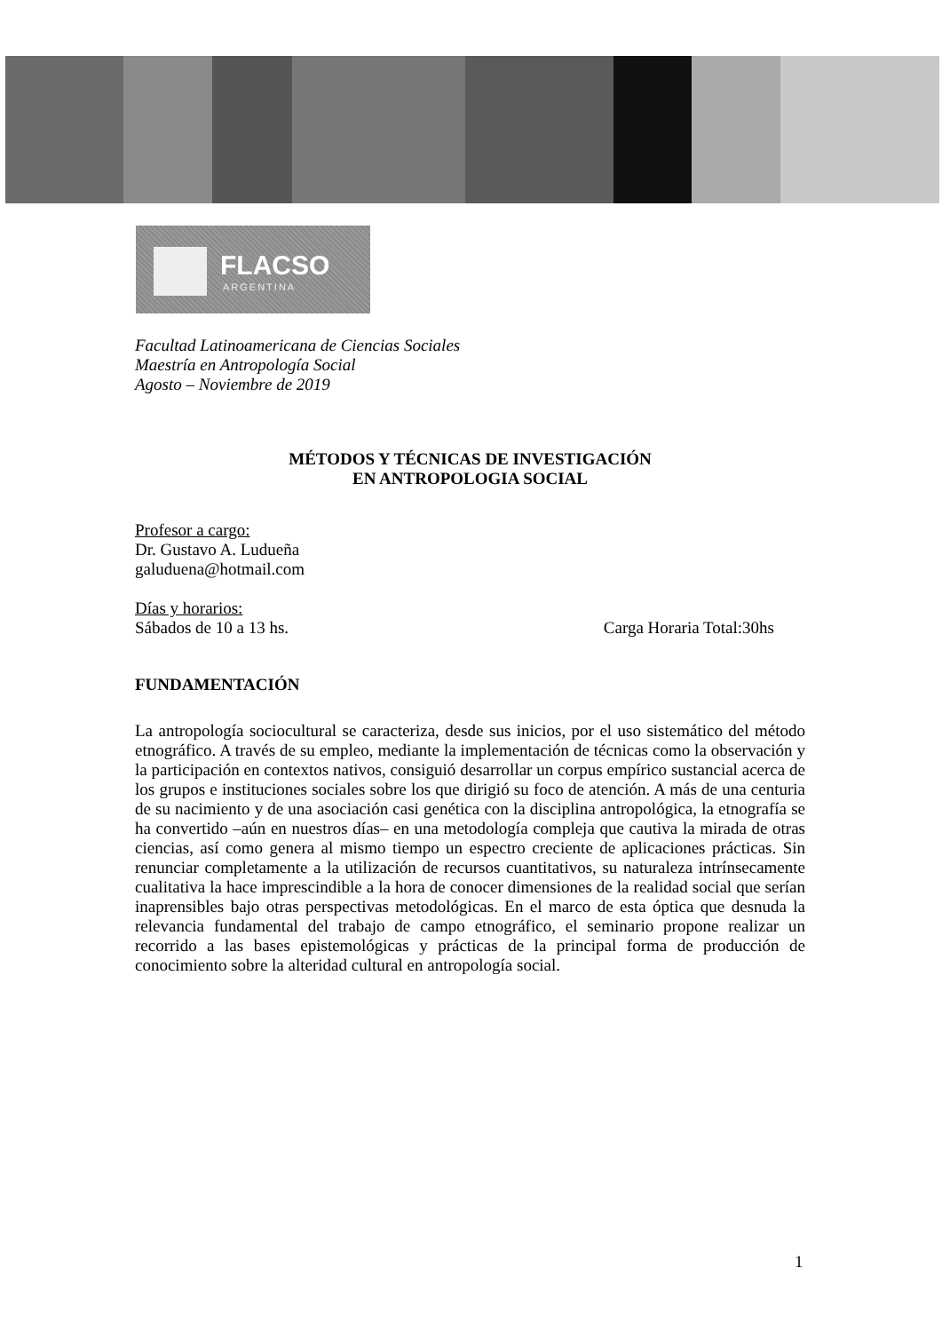FLACSO
ARGENTINA
Facultad Latinoamericana de Ciencias Sociales
Maestría en Antropología Social
Agosto – Noviembre de 2019
MÉTODOS Y TÉCNICAS DE INVESTIGACIÓN
EN ANTROPOLOGIA SOCIAL
Profesor a cargo:
Dr. Gustavo A. Ludueña
galuduena@hotmail.com
Días y horarios:
Sábados de 10 a 13 hs. Carga Horaria Total:30hs
FUNDAMENTACIÓN
La antropología sociocultural se caracteriza, desde sus inicios, por el uso sistemático del método etnográfico. A través de su empleo, mediante la implementación de técnicas como la observación y la participación en contextos nativos, consiguió desarrollar un corpus empírico sustancial acerca de los grupos e instituciones sociales sobre los que dirigió su foco de atención. A más de una centuria de su nacimiento y de una asociación casi genética con la disciplina antropológica, la etnografía se ha convertido –aún en nuestros días– en una metodología compleja que cautiva la mirada de otras ciencias, así como genera al mismo tiempo un espectro creciente de aplicaciones prácticas. Sin renunciar completamente a la utilización de recursos cuantitativos, su naturaleza intrínsecamente cualitativa la hace imprescindible a la hora de conocer dimensiones de la realidad social que serían inaprensibles bajo otras perspectivas metodológicas. En el marco de esta óptica que desnuda la relevancia fundamental del trabajo de campo etnográfico, el seminario propone realizar un recorrido a las bases epistemológicas y prácticas de la principal forma de producción de conocimiento sobre la alteridad cultural en antropología social.
1